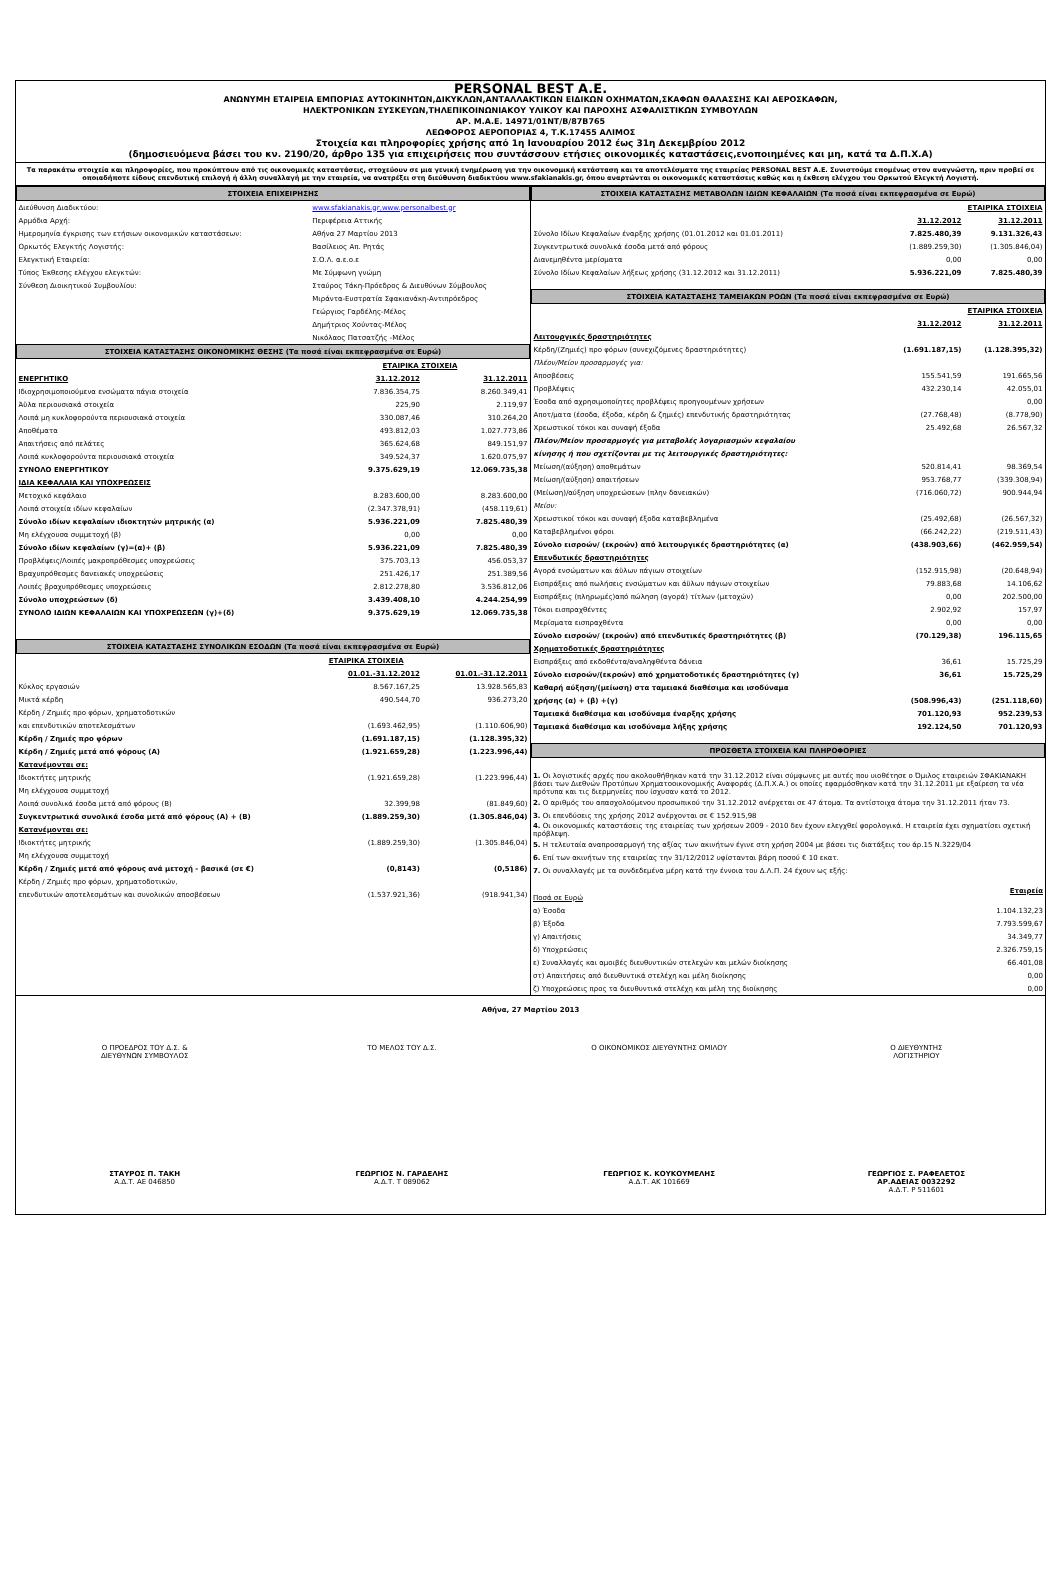PERSONAL BEST A.E.
ΑΝΩΝΥΜΗ ΕΤΑΙΡΕΙΑ ΕΜΠΟΡΙΑΣ ΑΥΤΟΚΙΝΗΤΩΝ,ΔΙΚΥΚΛΩΝ,ΑΝΤΑΛΛΑΚΤΙΚΩΝ ΕΙΔΙΚΩΝ ΟΧΗΜΑΤΩΝ,ΣΚΑΦΩΝ ΘΑΛΑΣΣΗΣ ΚΑΙ ΑΕΡΟΣΚΑΦΩΝ,
ΗΛΕΚΤΡΟΝΙΚΩΝ ΣΥΣΚΕΥΩΝ,ΤΗΛΕΠΙΚΟΙΝΩΝΙΑΚΟΥ ΥΛΙΚΟΥ ΚΑΙ ΠΑΡΟΧΗΣ ΑΣΦΑΛΙΣΤΙΚΩΝ ΣΥΜΒΟΥΛΩΝ
ΑΡ. Μ.Α.Ε. 14971/01ΝΤ/Β/87Β765
ΛΕΩΦΟΡΟΣ ΑΕΡΟΠΟΡΙΑΣ 4, Τ.Κ.17455 ΑΛΙΜΟΣ
Στοιχεία και πληροφορίες χρήσης από 1η Ιανουαρίου 2012 έως 31η Δεκεμβρίου 2012
(δημοσιευόμενα βάσει του κν. 2190/20, άρθρο 135 για επιχειρήσεις που συντάσσουν ετήσιες οικονομικές καταστάσεις,ενοποιημένες και μη, κατά τα Δ.Π.Χ.Α)
Τα παρακάτω στοιχεία και πληροφορίες, που προκύπτουν από τις οικονομικές καταστάσεις, στοχεύουν σε μια γενική ενημέρωση για την οικονομική κατάσταση και τα αποτελέσματα της εταιρείας PERSONAL BEST A.E. Συνιστούμε επομένως στον αναγνώστη, πριν προβεί σε οποιαδήποτε είδους επενδυτική επιλογή ή άλλη συναλλαγή με την εταιρεία, να ανατρέξει στη διεύθυνση διαδικτύου www.sfakianakis.gr, όπου αναρτώνται οι οικονομικές καταστάσεις καθώς και η έκθεση ελέγχου του Ορκωτού Ελεγκτή Λογιστή.
| ΣΤΟΙΧΕΙΑ ΕΠΙΧΕΙΡΗΣΗΣ | | |
| Διεύθυνση Διαδικτύου: | www.sfakianakis.gr,www.personalbest.gr | |
| Αρμόδια Αρχή: | Περιφέρεια Αττικής | |
| Ημερομηνία έγκρισης των ετήσιων οικονομικών καταστάσεων: | Αθήνα 27 Μαρτίου 2013 | |
| Ορκωτός Ελεγκτής Λογιστής: | Βασίλειος Απ. Ρητάς | |
| Ελεγκτική Εταιρεία: | Σ.Ο.Λ. α.ε.ο.ε | |
| Τύπος Έκθεσης ελέγχου ελεγκτών: | Με Σύμφωνη γνώμη | |
| Σύνθεση Διοικητικού Συμβουλίου: | Σταύρος Τάκη-Πρόεδρος & Διευθύνων Σύμβουλος | |
| | Μιράντα-Ευστρατία Σφακιανάκη-Αντιπρόεδρος | |
| | Γεώργιος Γαρδέλης-Μέλος | |
| | Δημήτριος Χούντας-Μέλος | |
| | Νικόλαος Πατσατζής -Μέλος | |
| ΣΤΟΙΧΕΙΑ ΚΑΤΑΣΤΑΣΗΣ ΟΙΚΟΝΟΜΙΚΗΣ ΘΕΣΗΣ (Τα ποσά είναι εκπεφρασμένα σε Ευρώ) | | |
| | ΕΤΑΙΡΙΚΑ ΣΤΟΙΧΕΙΑ | |
| ΕΝΕΡΓΗΤΙΚΟ | 31.12.2012 | 31.12.2011 |
| Ιδιοχρησιμοποιούμενα ενσώματα πάγια στοιχεία | 7.836.354,75 | 8.260.349,41 |
| Άϋλα περιουσιακά στοιχεία | 225,90 | 2.119,97 |
| Λοιπά μη κυκλοφορούντα περιουσιακά στοιχεία | 330.087,46 | 310.264,20 |
| Αποθέματα | 493.812,03 | 1.027.773,86 |
| Απαιτήσεις από πελάτες | 365.624,68 | 849.151,97 |
| Λοιπά κυκλοφορούντα περιουσιακά στοιχεία | 349.524,37 | 1.620.075,97 |
| ΣΥΝΟΛΟ ΕΝΕΡΓΗΤΙΚΟΥ | 9.375.629,19 | 12.069.735,38 |
| ΙΔΙΑ ΚΕΦΑΛΑΙΑ ΚΑΙ ΥΠΟΧΡΕΩΣΕΙΣ | | |
| Μετοχικό κεφάλαιο | 8.283.600,00 | 8.283.600,00 |
| Λοιπά στοιχεία ιδίων κεφαλαίων | (2.347.378,91) | (458.119,61) |
| Σύνολο ιδίων κεφαλαίων ιδιοκτητών μητρικής (α) | 5.936.221,09 | 7.825.480,39 |
| Μη ελέγχουσα συμμετοχή (β) | 0,00 | 0,00 |
| Σύνολο ιδίων κεφαλαίων (γ)=(α)+ (β) | 5.936.221,09 | 7.825.480,39 |
| Προβλέψεις/Λοιπές μακροπρόθεσμες υποχρεώσεις | 375.703,13 | 456.053,37 |
| Βραχυπρόθεσμες δανειακές υποχρεώσεις | 251.426,17 | 251.389,56 |
| Λοιπές βραχυπρόθεσμες υποχρεώσεις | 2.812.278,80 | 3.536.812,06 |
| Σύνολο υποχρεώσεων (δ) | 3.439.408,10 | 4.244.254,99 |
| ΣΥΝΟΛΟ ΙΔΙΩΝ ΚΕΦΑΛΑΙΩΝ ΚΑΙ ΥΠΟΧΡΕΩΣΕΩΝ (γ)+(δ) | 9.375.629,19 | 12.069.735,38 |
| ΣΤΟΙΧΕΙΑ ΚΑΤΑΣΤΑΣΗΣ ΣΥΝΟΛΙΚΩΝ ΕΣΟΔΩΝ (Τα ποσά είναι εκπεφρασμένα σε Ευρώ) | | |
| | ΕΤΑΙΡΙΚΑ ΣΤΟΙΧΕΙΑ | |
| | 01.01.-31.12.2012 | 01.01.-31.12.2011 |
| Κύκλος εργασιών | 8.567.167,25 | 13.928.565,83 |
| Μικτά κέρδη | 490.544,70 | 936.273,20 |
| Κέρδη / Ζημιές προ φόρων, χρηματοδοτικών | | |
| και επενδυτικών αποτελεσμάτων | (1.693.462,95) | (1.110.606,90) |
| Κέρδη / Ζημιές προ φόρων | (1.691.187,15) | (1.128.395,32) |
| Κέρδη / Ζημιές μετά από φόρους (Α) | (1.921.659,28) | (1.223.996,44) |
| Κατανέμονται σε: | | |
| Ιδιοκτήτες μητρικής | (1.921.659,28) | (1.223.996,44) |
| Μη ελέγχουσα συμμετοχή | | |
| Λοιπά συνολικά έσοδα μετά από φόρους (Β) | 32.399,98 | (81.849,60) |
| Συγκεντρωτικά συνολικά έσοδα μετά από φόρους (Α) + (Β) | (1.889.259,30) | (1.305.846,04) |
| Κατανέμονται σε: | | |
| Ιδιοκτήτες μητρικής | (1.889.259,30) | (1.305.846,04) |
| Μη ελέγχουσα συμμετοχή | | |
| Κέρδη / Ζημιές μετά από φόρους ανά μετοχή - βασικά (σε €) | (0,8143) | (0,5186) |
| Κέρδη / Ζημιές προ φόρων, χρηματοδοτικών, | | |
| επενδυτικών αποτελεσμάτων και συνολικών αποσβέσεων | (1.537.921,36) | (918.941,34) |
| ΣΤΟΙΧΕΙΑ ΚΑΤΑΣΤΑΣΗΣ ΜΕΤΑΒΟΛΩΝ ΙΔΙΩΝ ΚΕΦΑΛΑΙΩΝ (Τα ποσά είναι εκπεφρασμένα σε Ευρώ) | | |
| | ΕΤΑΙΡΙΚΑ ΣΤΟΙΧΕΙΑ | |
| | 31.12.2012 | 31.12.2011 |
| Σύνολο Ιδίων Κεφαλαίων έναρξης χρήσης (01.01.2012 και 01.01.2011) | 7.825.480,39 | 9.131.326,43 |
| Συγκεντρωτικά συνολικά έσοδα μετά από φόρους | (1.889.259,30) | (1.305.846,04) |
| Διανεμηθέντα μερίσματα | 0,00 | 0,00 |
| Σύνολο Ιδίων Κεφαλαίων λήξεως χρήσης (31.12.2012 και 31.12.2011) | 5.936.221,09 | 7.825.480,39 |
| ΣΤΟΙΧΕΙΑ ΚΑΤΑΣΤΑΣΗΣ ΤΑΜΕΙΑΚΩΝ ΡΟΩΝ (Τα ποσά είναι εκπεφρασμένα σε Ευρώ) | | |
| | ΕΤΑΙΡΙΚΑ ΣΤΟΙΧΕΙΑ | |
| | 31.12.2012 | 31.12.2011 |
| Λειτουργικές δραστηριότητες | | |
| Κέρδη/(Ζημιές) προ φόρων (συνεχιζόμενες δραστηριότητες) | (1.691.187,15) | (1.128.395,32) |
| Πλέον/Μείον προσαρμογές για: | | |
| Αποσβέσεις | 155.541,59 | 191.665,56 |
| Προβλέψεις | 432.230,14 | 42.055,01 |
| Έσοδα από αχρησιμοποίητες προβλέψεις προηγουμένων χρήσεων | | 0,00 |
| Αποτ/ματα (έσοδα, έξοδα, κέρδη & ζημιές) επενδυτικής δραστηριότητας | (27.768,48) | (8.778,90) |
| Χρεωστικοί τόκοι και συναφή έξοδα | 25.492,68 | 26.567,32 |
| Πλέον/Μείον προσαρμογές για μεταβολές λογαριασμών κεφαλαίου | | |
| κίνησης ή που σχετίζονται με τις λειτουργικές δραστηριότητες: | | |
| Μείωση/(αύξηση) αποθεμάτων | 520.814,41 | 98.369,54 |
| Μείωση/(αύξηση) απαιτήσεων | 953.768,77 | (339.308,94) |
| (Μείωση)/αύξηση υποχρεώσεων (πλην δανειακών) | (716.060,72) | 900.944,94 |
| Μείον: | | |
| Χρεωστικοί τόκοι και συναφή έξοδα καταβεβλημένα | (25.492,68) | (26.567,32) |
| Καταβεβλημένοι φόροι | (66.242,22) | (219.511,43) |
| Σύνολο εισροών/ (εκροών) από λειτουργικές δραστηριότητες (α) | (438.903,66) | (462.959,54) |
| Επενδυτικές δραστηριότητες | | |
| Αγορά ενσώματων και άϋλων πάγιων στοιχείων | (152.915,98) | (20.648,94) |
| Εισπράξεις από πωλήσεις ενσώματων και άϋλων πάγιων στοιχείων | 79.883,68 | 14.106,62 |
| Εισπράξεις (πληρωμές)από πώληση (αγορά) τίτλων (μετοχών) | 0,00 | 202.500,00 |
| Τόκοι εισπραχθέντες | 2.902,92 | 157,97 |
| Μερίσματα εισπραχθέντα | 0,00 | 0,00 |
| Σύνολο εισροών/ (εκροών) από επενδυτικές δραστηριότητες (β) | (70.129,38) | 196.115,65 |
| Χρηματοδοτικές δραστηριότητες | | |
| Εισπράξεις από εκδοθέντα/αναληφθέντα δάνεια | 36,61 | 15.725,29 |
| Σύνολο εισροών/(εκροών) από χρηματοδοτικές δραστηριότητες (γ) | 36,61 | 15.725,29 |
| Καθαρή αύξηση/(μείωση) στα ταμειακά διαθέσιμα και ισοδύναμα | | |
| χρήσης (α) + (β) +(γ) | (508.996,43) | (251.118,60) |
| Ταμειακά διαθέσιμα και ισοδύναμα έναρξης χρήσης | 701.120,93 | 952.239,53 |
| Ταμειακά διαθέσιμα και ισοδύναμα λήξης χρήσης | 192.124,50 | 701.120,93 |
| ΠΡΟΣΘΕΤΑ ΣΤΟΙΧΕΙΑ ΚΑΙ ΠΛΗΡΟΦΟΡΙΕΣ | | |
| 1. Οι λογιστικές αρχές που ακολουθήθηκαν κατά την 31.12.2012 είναι σύμφωνες με αυτές που υιοθέτησε ο Όμιλος εταιρειών ΣΦΑΚΙΑΝΑΚΗ βάσει των Διεθνών Προτύπων Χρηματοοικονομικής Αναφοράς (Δ.Π.Χ.Α.) οι οποίες εφαρμόσθηκαν κατά την 31.12.2011 με εξαίρεση τα νέα πρότυπα και τις διερμηνείες που ίσχυσαν κατά το 2012. | |
| 2. Ο αριθμός του απασχολούμενου προσωπικού την 31.12.2012 ανέρχεται σε 47 άτομα. Τα αντίστοιχα άτομα την 31.12.2011 ήταν 73. | |
| 3. Οι επενδύσεις της χρήσης 2012 ανέρχονται σε € 152.915,98 | |
| 4. Οι οικονομικές καταστάσεις της εταιρείας των χρήσεων 2009 - 2010 δεν έχουν ελεγχθεί φορολογικά. Η εταιρεία έχει σχηματίσει σχετική πρόβλεψη. | |
| 5. Η τελευταία αναπροσαρμογή της αξίας των ακινήτων έγινε στη χρήση 2004 με βάσει τις διατάξεις του άρ.15 Ν.3229/04 | |
| 6. Επί των ακινήτων της εταιρείας την 31/12/2012 υφίστανται βάρη ποσού € 10 εκατ. | |
| 7. Οι συναλλαγές με τα συνδεδεμένα μέρη κατά την έννοια του Δ.Λ.Π. 24 έχουν ως εξής: | |
| Ποσά σε Ευρώ | Εταιρεία |
| α) Έσοδα | 1.104.132,23 |
| β) Έξοδα | 7.793.599,67 |
| γ) Απαιτήσεις | 34.349,77 |
| δ) Υποχρεώσεις | 2.326.759,15 |
| ε) Συναλλαγές και αμοιβές διευθυντικών στελεχών και μελών διοίκησης | 66.401,08 |
| στ) Απαιτήσεις από διευθυντικά στελέχη και μέλη διοίκησης | 0,00 |
| ζ) Υποχρεώσεις προς τα διευθυντικά στελέχη και μέλη της διοίκησης | 0,00 |
Αθήνα, 27 Μαρτίου 2013
Ο ΠΡΟΕΔΡΟΣ ΤΟΥ Δ.Σ. &
ΔΙΕΥΘΥΝΩΝ ΣΥΜΒΟΥΛΟΣ
ΤΟ ΜΕΛΟΣ ΤΟΥ Δ.Σ. Ο ΟΙΚΟΝΟΜΙΚΟΣ ΔΙΕΥΘΥΝΤΗΣ ΟΜΙΛΟΥ
Ο ΔΙΕΥΘΥΝΤΗΣ
ΛΟΓΙΣΤΗΡΙΟΥ
ΣΤΑΥΡΟΣ Π. ΤΑΚΗ
Α.Δ.Τ. ΑΕ 046850
ΓΕΩΡΓΙΟΣ Ν. ΓΑΡΔΕΛΗΣ
Α.Δ.Τ. Τ 089062
ΓΕΩΡΓΙΟΣ Κ. ΚΟΥΚΟΥΜΕΛΗΣ
Α.Δ.Τ. ΑΚ 101669
ΓΕΩΡΓΙΟΣ Σ. ΡΑΦΕΛΕΤΟΣ
ΑΡ.ΑΔΕΙΑΣ 0032292
Α.Δ.Τ. Ρ 511601